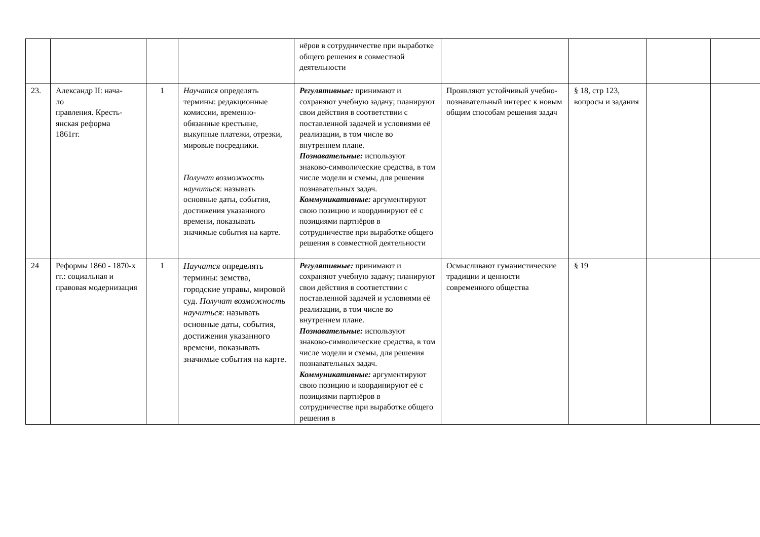| | | | | нёров в сотрудничестве при выработке общего решения в совместной деятельности | | | | |
| 23. | Александр II: нача- ло правления. Кресть- янская реформа 1861гг. | 1 | Научатся определять термины: редакционные комиссии, временно-обязанные крестьяне, выкупные платежи, отрезки, мировые посредники. Получат возможность научиться : называть основные даты, события, достижения указанного времени, показывать значимые события на карте. | Регулятивные: принимают и сохраняют учебную задачу; планируют свои действия в соответствии с поставленной задачей и условиями её реализации, в том числе во внутреннем плане. Познавательные: используют знаково-символические средства, в том числе модели и схемы, для решения познавательных задач. Коммуникативные: аргументируют свою позицию и координируют её с позициями партнёров в сотрудничестве при выработке общего решения в совместной деятельности | Проявляют устойчивый учебно- познавательный интерес к новым общим способам решения задач | § 18, стр 123, вопросы и задания | | |
| 24 | Реформы 1860 - 1870-х гг.: социальная и правовая модернизация | 1 | Научатся определять термины: земства, городские управы, мировой суд. Получат возможность научиться : называть основные даты, события, достижения указанного времени, показывать значимые события на карте. | Регулятивные: принимают и сохраняют учебную задачу; планируют свои действия в соответствии с поставленной задачей и условиями её реализации, в том числе во внутреннем плане. Познавательные: используют знаково-символические средства, в том числе модели и схемы, для решения познавательных задач. Коммуникативные: аргументируют свою позицию и координируют её с позициями партнёров в сотрудничестве при выработке общего решения в | Осмысливают гуманистические традиции и ценности современного общества | § 19 | | |